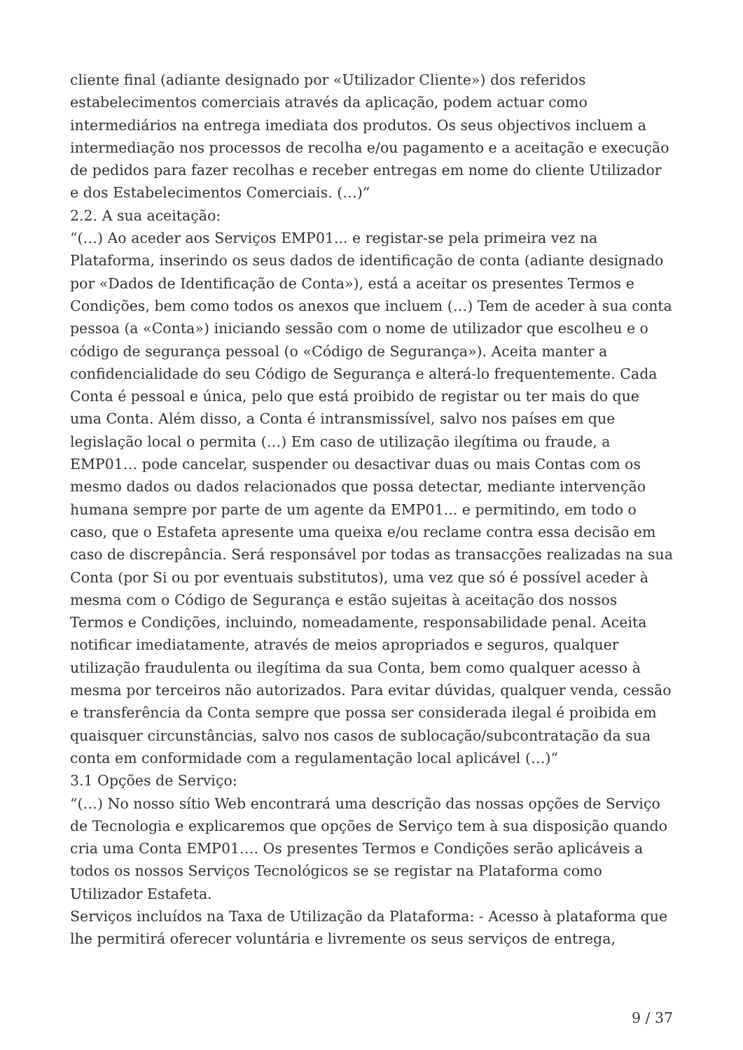cliente final (adiante designado por «Utilizador Cliente») dos referidos estabelecimentos comerciais através da aplicação, podem actuar como intermediários na entrega imediata dos produtos. Os seus objectivos incluem a intermediação nos processos de recolha e/ou pagamento e a aceitação e execução de pedidos para fazer recolhas e receber entregas em nome do cliente Utilizador e dos Estabelecimentos Comerciais. (…)“
2.2. A sua aceitação:
“(…) Ao aceder aos Serviços EMP01... e registar-se pela primeira vez na Plataforma, inserindo os seus dados de identificação de conta (adiante designado por «Dados de Identificação de Conta»), está a aceitar os presentes Termos e Condições, bem como todos os anexos que incluem (…) Tem de aceder à sua conta pessoa (a «Conta») iniciando sessão com o nome de utilizador que escolheu e o código de segurança pessoal (o «Código de Segurança»). Aceita manter a confidencialidade do seu Código de Segurança e alterá-lo frequentemente. Cada Conta é pessoal e única, pelo que está proibido de registar ou ter mais do que uma Conta. Além disso, a Conta é intransmissível, salvo nos países em que legislação local o permita (…) Em caso de utilização ilegítima ou fraude, a EMP01… pode cancelar, suspender ou desactivar duas ou mais Contas com os mesmo dados ou dados relacionados que possa detectar, mediante intervenção humana sempre por parte de um agente da EMP01... e permitindo, em todo o caso, que o Estafeta apresente uma queixa e/ou reclame contra essa decisão em caso de discrepância. Será responsável por todas as transacções realizadas na sua Conta (por Si ou por eventuais substitutos), uma vez que só é possível aceder à mesma com o Código de Segurança e estão sujeitas à aceitação dos nossos Termos e Condições, incluindo, nomeadamente, responsabilidade penal. Aceita notificar imediatamente, através de meios apropriados e seguros, qualquer utilização fraudulenta ou ilegítima da sua Conta, bem como qualquer acesso à mesma por terceiros não autorizados. Para evitar dúvidas, qualquer venda, cessão e transferência da Conta sempre que possa ser considerada ilegal é proibida em quaisquer circunstâncias, salvo nos casos de sublocação/subcontratação da sua conta em conformidade com a regulamentação local aplicável (…)“
3.1 Opções de Serviço:
“(…) No nosso sítio Web encontrará uma descrição das nossas opções de Serviço de Tecnologia e explicaremos que opções de Serviço tem à sua disposição quando cria uma Conta EMP01…. Os presentes Termos e Condições serão aplicáveis a todos os nossos Serviços Tecnológicos se se registar na Plataforma como Utilizador Estafeta.
Serviços incluídos na Taxa de Utilização da Plataforma: - Acesso à plataforma que lhe permitirá oferecer voluntária e livremente os seus serviços de entrega,
9 / 37